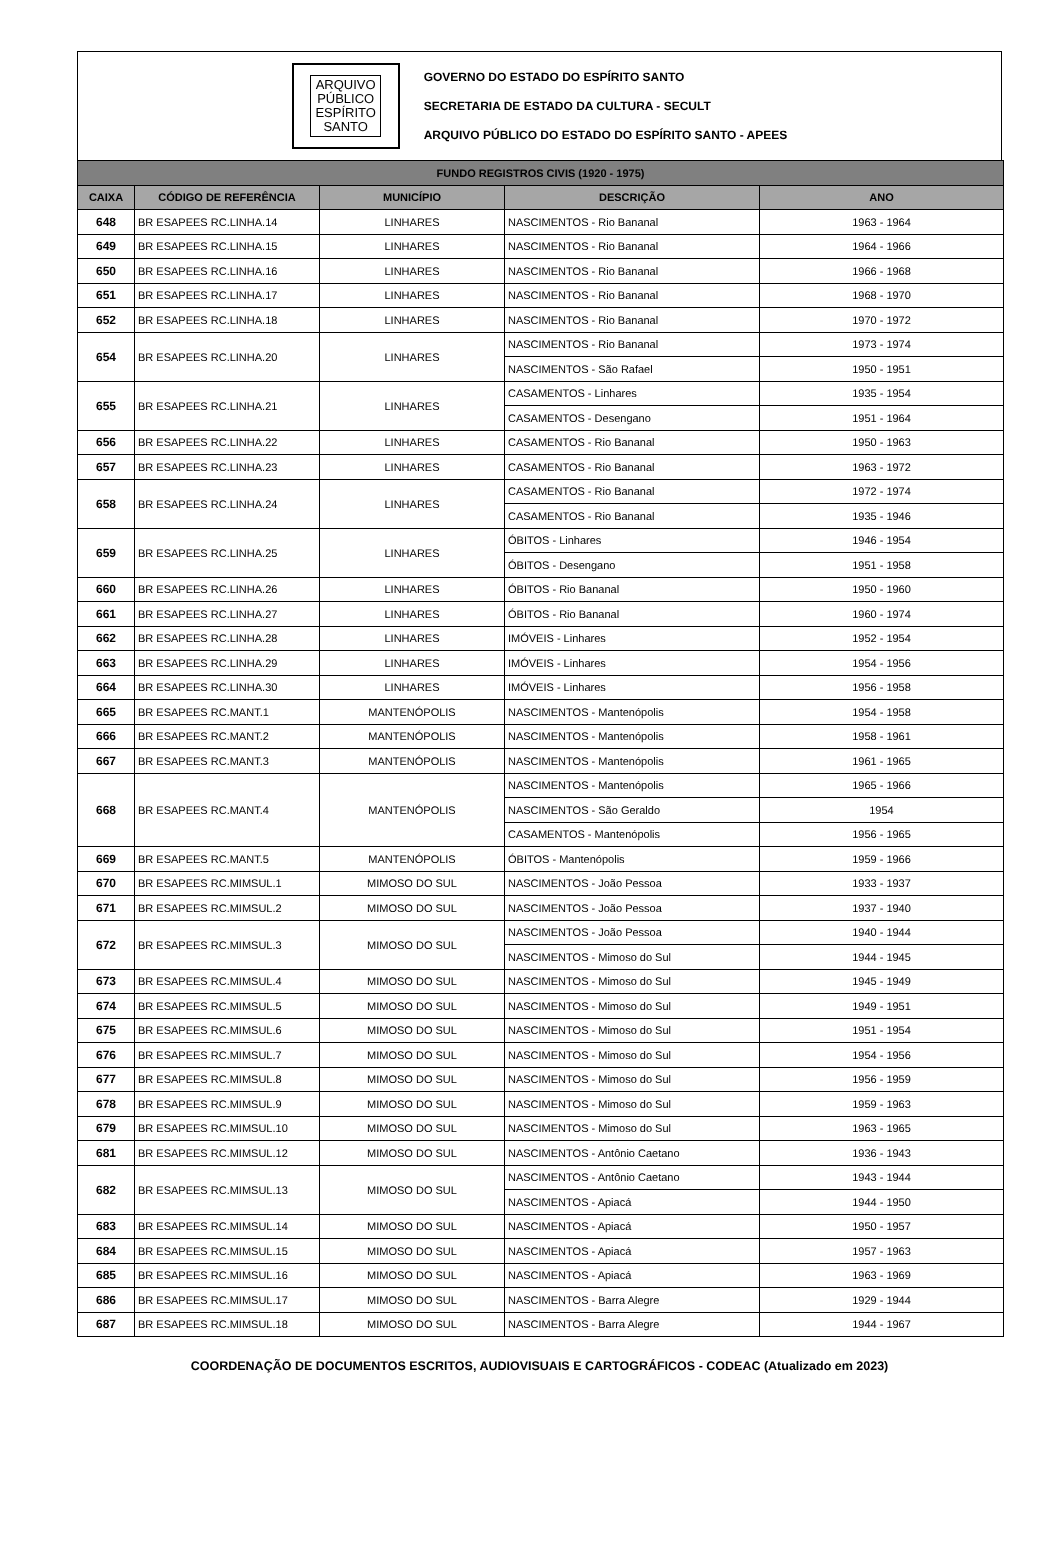ARQUIVO
PÚBLICO
ESPÍRITO
SANTO
GOVERNO DO ESTADO DO ESPÍRITO SANTO
SECRETARIA DE ESTADO DA CULTURA - SECULT
ARQUIVO PÚBLICO DO ESTADO DO ESPÍRITO SANTO - APEES
| FUNDO REGISTROS CIVIS (1920 - 1975) | | | | |
| --- | --- | --- | --- | --- |
| CAIXA | CÓDIGO DE REFERÊNCIA | MUNICÍPIO | DESCRIÇÃO | ANO |
| 648 | BR ESAPEES RC.LINHA.14 | LINHARES | NASCIMENTOS - Rio Bananal | 1963 - 1964 |
| 649 | BR ESAPEES RC.LINHA.15 | LINHARES | NASCIMENTOS - Rio Bananal | 1964 - 1966 |
| 650 | BR ESAPEES RC.LINHA.16 | LINHARES | NASCIMENTOS - Rio Bananal | 1966 - 1968 |
| 651 | BR ESAPEES RC.LINHA.17 | LINHARES | NASCIMENTOS - Rio Bananal | 1968 - 1970 |
| 652 | BR ESAPEES RC.LINHA.18 | LINHARES | NASCIMENTOS - Rio Bananal | 1970 - 1972 |
| 654 | BR ESAPEES RC.LINHA.20 | LINHARES | NASCIMENTOS - Rio Bananal | 1973 - 1974 |
| | | | NASCIMENTOS - São Rafael | 1950 - 1951 |
| 655 | BR ESAPEES RC.LINHA.21 | LINHARES | CASAMENTOS - Linhares | 1935 - 1954 |
| | | | CASAMENTOS - Desengano | 1951 - 1964 |
| 656 | BR ESAPEES RC.LINHA.22 | LINHARES | CASAMENTOS - Rio Bananal | 1950 - 1963 |
| 657 | BR ESAPEES RC.LINHA.23 | LINHARES | CASAMENTOS - Rio Bananal | 1963 - 1972 |
| 658 | BR ESAPEES RC.LINHA.24 | LINHARES | CASAMENTOS - Rio Bananal | 1972 - 1974 |
| | | | CASAMENTOS - Rio Bananal | 1935 - 1946 |
| 659 | BR ESAPEES RC.LINHA.25 | LINHARES | ÓBITOS - Linhares | 1946 - 1954 |
| | | | ÓBITOS - Desengano | 1951 - 1958 |
| 660 | BR ESAPEES RC.LINHA.26 | LINHARES | ÓBITOS - Rio Bananal | 1950 - 1960 |
| 661 | BR ESAPEES RC.LINHA.27 | LINHARES | ÓBITOS - Rio Bananal | 1960 - 1974 |
| 662 | BR ESAPEES RC.LINHA.28 | LINHARES | IMÓVEIS - Linhares | 1952 - 1954 |
| 663 | BR ESAPEES RC.LINHA.29 | LINHARES | IMÓVEIS - Linhares | 1954 - 1956 |
| 664 | BR ESAPEES RC.LINHA.30 | LINHARES | IMÓVEIS - Linhares | 1956 - 1958 |
| 665 | BR ESAPEES RC.MANT.1 | MANTENÓPOLIS | NASCIMENTOS - Mantenópolis | 1954 - 1958 |
| 666 | BR ESAPEES RC.MANT.2 | MANTENÓPOLIS | NASCIMENTOS - Mantenópolis | 1958 - 1961 |
| 667 | BR ESAPEES RC.MANT.3 | MANTENÓPOLIS | NASCIMENTOS - Mantenópolis | 1961 - 1965 |
| 668 | BR ESAPEES RC.MANT.4 | MANTENÓPOLIS | NASCIMENTOS - Mantenópolis | 1965 - 1966 |
| | | | NASCIMENTOS - São Geraldo | 1954 |
| | | | CASAMENTOS - Mantenópolis | 1956 - 1965 |
| 669 | BR ESAPEES RC.MANT.5 | MANTENÓPOLIS | ÓBITOS - Mantenópolis | 1959 - 1966 |
| 670 | BR ESAPEES RC.MIMSUL.1 | MIMOSO DO SUL | NASCIMENTOS - João Pessoa | 1933 - 1937 |
| 671 | BR ESAPEES RC.MIMSUL.2 | MIMOSO DO SUL | NASCIMENTOS - João Pessoa | 1937 - 1940 |
| 672 | BR ESAPEES RC.MIMSUL.3 | MIMOSO DO SUL | NASCIMENTOS - João Pessoa | 1940 - 1944 |
| | | | NASCIMENTOS - Mimoso do Sul | 1944 - 1945 |
| 673 | BR ESAPEES RC.MIMSUL.4 | MIMOSO DO SUL | NASCIMENTOS - Mimoso do Sul | 1945 - 1949 |
| 674 | BR ESAPEES RC.MIMSUL.5 | MIMOSO DO SUL | NASCIMENTOS - Mimoso do Sul | 1949 - 1951 |
| 675 | BR ESAPEES RC.MIMSUL.6 | MIMOSO DO SUL | NASCIMENTOS - Mimoso do Sul | 1951 - 1954 |
| 676 | BR ESAPEES RC.MIMSUL.7 | MIMOSO DO SUL | NASCIMENTOS - Mimoso do Sul | 1954 - 1956 |
| 677 | BR ESAPEES RC.MIMSUL.8 | MIMOSO DO SUL | NASCIMENTOS - Mimoso do Sul | 1956 - 1959 |
| 678 | BR ESAPEES RC.MIMSUL.9 | MIMOSO DO SUL | NASCIMENTOS - Mimoso do Sul | 1959 - 1963 |
| 679 | BR ESAPEES RC.MIMSUL.10 | MIMOSO DO SUL | NASCIMENTOS - Mimoso do Sul | 1963 - 1965 |
| 681 | BR ESAPEES RC.MIMSUL.12 | MIMOSO DO SUL | NASCIMENTOS - Antônio Caetano | 1936 - 1943 |
| 682 | BR ESAPEES RC.MIMSUL.13 | MIMOSO DO SUL | NASCIMENTOS - Antônio Caetano | 1943 - 1944 |
| | | | NASCIMENTOS - Apiacá | 1944 - 1950 |
| 683 | BR ESAPEES RC.MIMSUL.14 | MIMOSO DO SUL | NASCIMENTOS - Apiacá | 1950 - 1957 |
| 684 | BR ESAPEES RC.MIMSUL.15 | MIMOSO DO SUL | NASCIMENTOS - Apiacá | 1957 - 1963 |
| 685 | BR ESAPEES RC.MIMSUL.16 | MIMOSO DO SUL | NASCIMENTOS - Apiacá | 1963 - 1969 |
| 686 | BR ESAPEES RC.MIMSUL.17 | MIMOSO DO SUL | NASCIMENTOS - Barra Alegre | 1929 - 1944 |
| 687 | BR ESAPEES RC.MIMSUL.18 | MIMOSO DO SUL | NASCIMENTOS - Barra Alegre | 1944 - 1967 |
COORDENAÇÃO DE DOCUMENTOS ESCRITOS, AUDIOVISUAIS E CARTOGRÁFICOS - CODEAC (Atualizado em 2023)